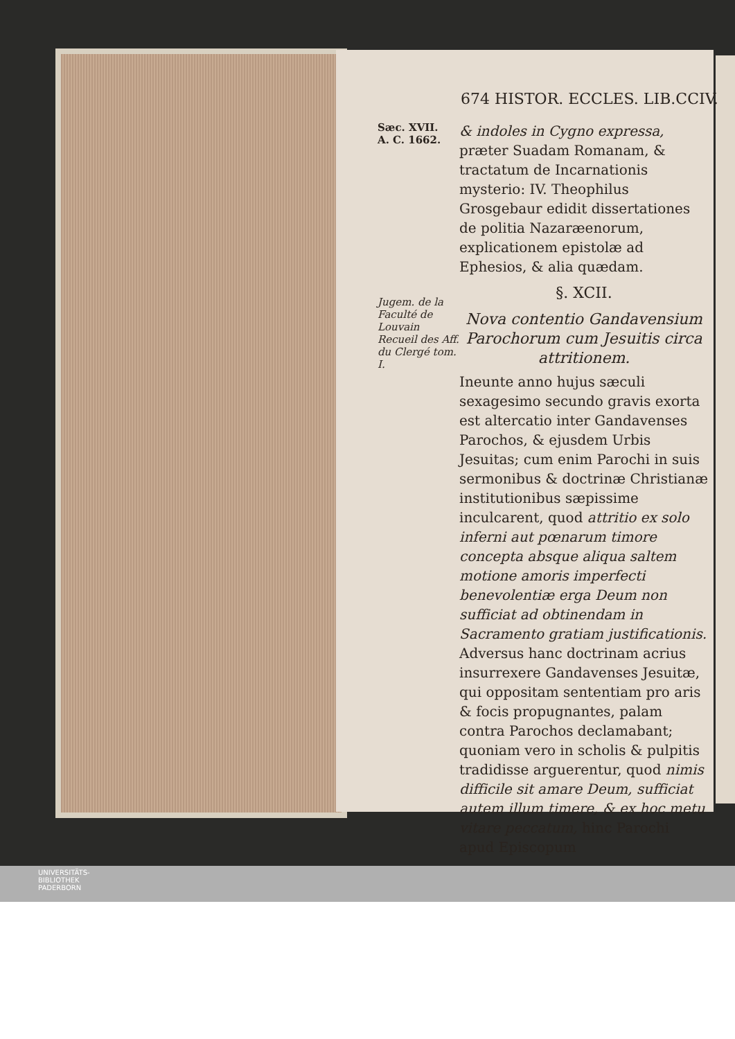674 HISTOR. ECCLES. LIB.CCIV.
Sæc. XVII.
A. C. 1662.
Jugem. de la Faculté de Louvain Recueil des Aff. du Clergé tom. I.
& indoles in Cygno expressa, præter Suadam Romanam, & tractatum de Incarnationis mysterio: IV. Theophilus Grosgebaur edidit dissertationes de politia Nazaræenorum, explicationem epistolæ ad Ephesios, & alia quædam.
§. XCII.
Nova contentio Gandavensium Parochorum cum Jesuitis circa attritionem.
Ineunte anno hujus sæculi sexagesimo secundo gravis exorta est altercatio inter Gandavenses Parochos, & ejusdem Urbis Jesuitas; cum enim Parochi in suis sermonibus & doctrinæ Christianæ institutionibus sæpissime inculcarent, quod attritio ex solo inferni aut pœnarum timore concepta absque aliqua saltem motione amoris imperfecti benevolentiæ erga Deum non sufficiat ad obtinendam in Sacramento gratiam justificationis. Adversus hanc doctrinam acrius insurrexere Gandavenses Jesuitæ, qui oppositam sententiam pro aris & focis propugnantes, palam contra Parochos declamabant; quoniam vero in scholis & pulpitis tradidisse arguerentur, quod nimis difficile sit amare Deum, sufficiat autem illum timere, & ex hoc metu vitare peccatum, hinc Parochi apud Episcopum
UNIVERSITÄTS-
BIBLIOTHEK
PADERBORN